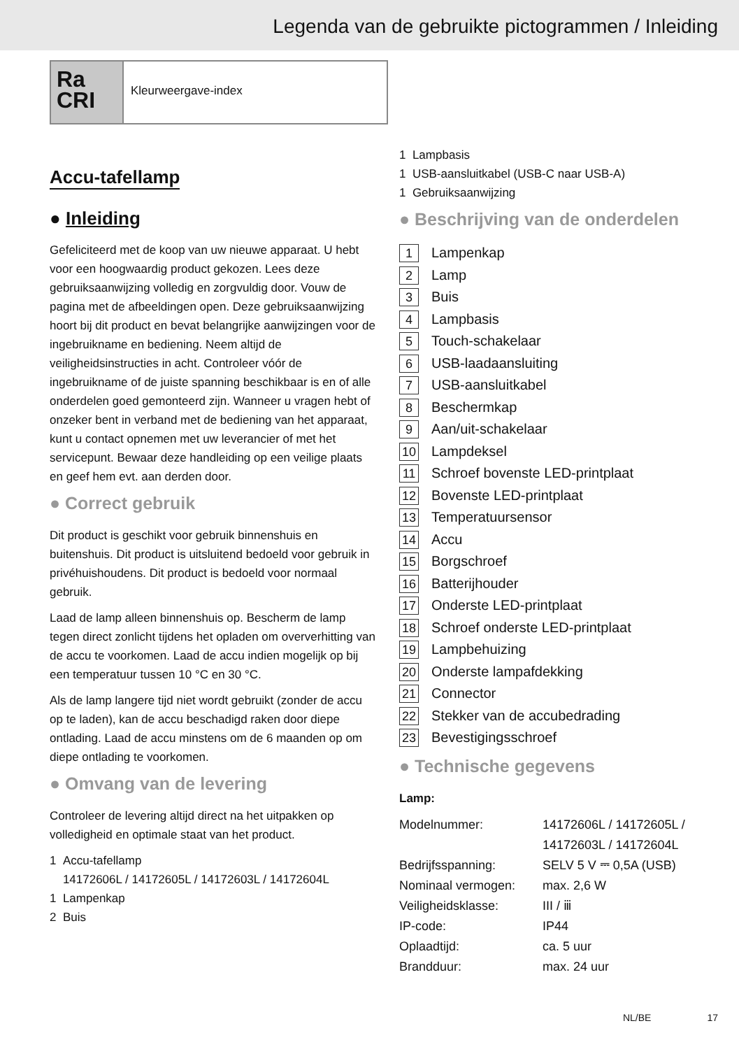Legenda van de gebruikte pictogrammen / Inleiding
Ra
CRI
Kleurweergave-index
Accu-tafellamp
● Inleiding
Gefeliciteerd met de koop van uw nieuwe apparaat. U hebt voor een hoogwaardig product gekozen. Lees deze gebruiksaanwijzing volledig en zorgvuldig door. Vouw de pagina met de afbeeldingen open. Deze gebruiksaanwijzing hoort bij dit product en bevat belangrijke aanwijzingen voor de ingebruikname en bediening. Neem altijd de veiligheidsinstructies in acht. Controleer vóór de ingebruikname of de juiste spanning beschikbaar is en of alle onderdelen goed gemonteerd zijn. Wanneer u vragen hebt of onzeker bent in verband met de bediening van het apparaat, kunt u contact opnemen met uw leverancier of met het servicepunt. Bewaar deze handleiding op een veilige plaats en geef hem evt. aan derden door.
● Correct gebruik
Dit product is geschikt voor gebruik binnenshuis en buitenshuis. Dit product is uitsluitend bedoeld voor gebruik in privéhuishoudens. Dit product is bedoeld voor normaal gebruik.
Laad de lamp alleen binnenshuis op. Bescherm de lamp tegen direct zonlicht tijdens het opladen om oververhitting van de accu te voorkomen. Laad de accu indien mogelijk op bij een temperatuur tussen 10 °C en 30 °C.
Als de lamp langere tijd niet wordt gebruikt (zonder de accu op te laden), kan de accu beschadigd raken door diepe ontlading. Laad de accu minstens om de 6 maanden op om diepe ontlading te voorkomen.
● Omvang van de levering
Controleer de levering altijd direct na het uitpakken op volledigheid en optimale staat van het product.
1 Accu-tafellamp
14172606L / 14172605L / 14172603L / 14172604L
1 Lampenkap
2 Buis
1 Lampbasis
1 USB-aansluitkabel (USB-C naar USB-A)
1 Gebruiksaanwijzing
● Beschrijving van de onderdelen
1 Lampenkap
2 Lamp
3 Buis
4 Lampbasis
5 Touch-schakelaar
6 USB-laadaansluiting
7 USB-aansluitkabel
8 Beschermkap
9 Aan/uit-schakelaar
10 Lampdeksel
11 Schroef bovenste LED-printplaat
12 Bovenste LED-printplaat
13 Temperatuursensor
14 Accu
15 Borgschroef
16 Batterijhouder
17 Onderste LED-printplaat
18 Schroef onderste LED-printplaat
19 Lampbehuizing
20 Onderste lampafdekking
21 Connector
22 Stekker van de accubedrading
23 Bevestigingsschroef
● Technische gegevens
Lamp:
| Modelnummer: | 14172606L / 14172605L / 14172603L / 14172604L |
| Bedrijfsspanning: | SELV 5 V ⎓ 0,5A (USB) |
| Nominaal vermogen: | max. 2,6 W |
| Veiligheidsklasse: | III / ⅲ |
| IP-code: | IP44 |
| Oplaadtijd: | ca. 5 uur |
| Brandduur: | max. 24 uur |
NL/BE 17